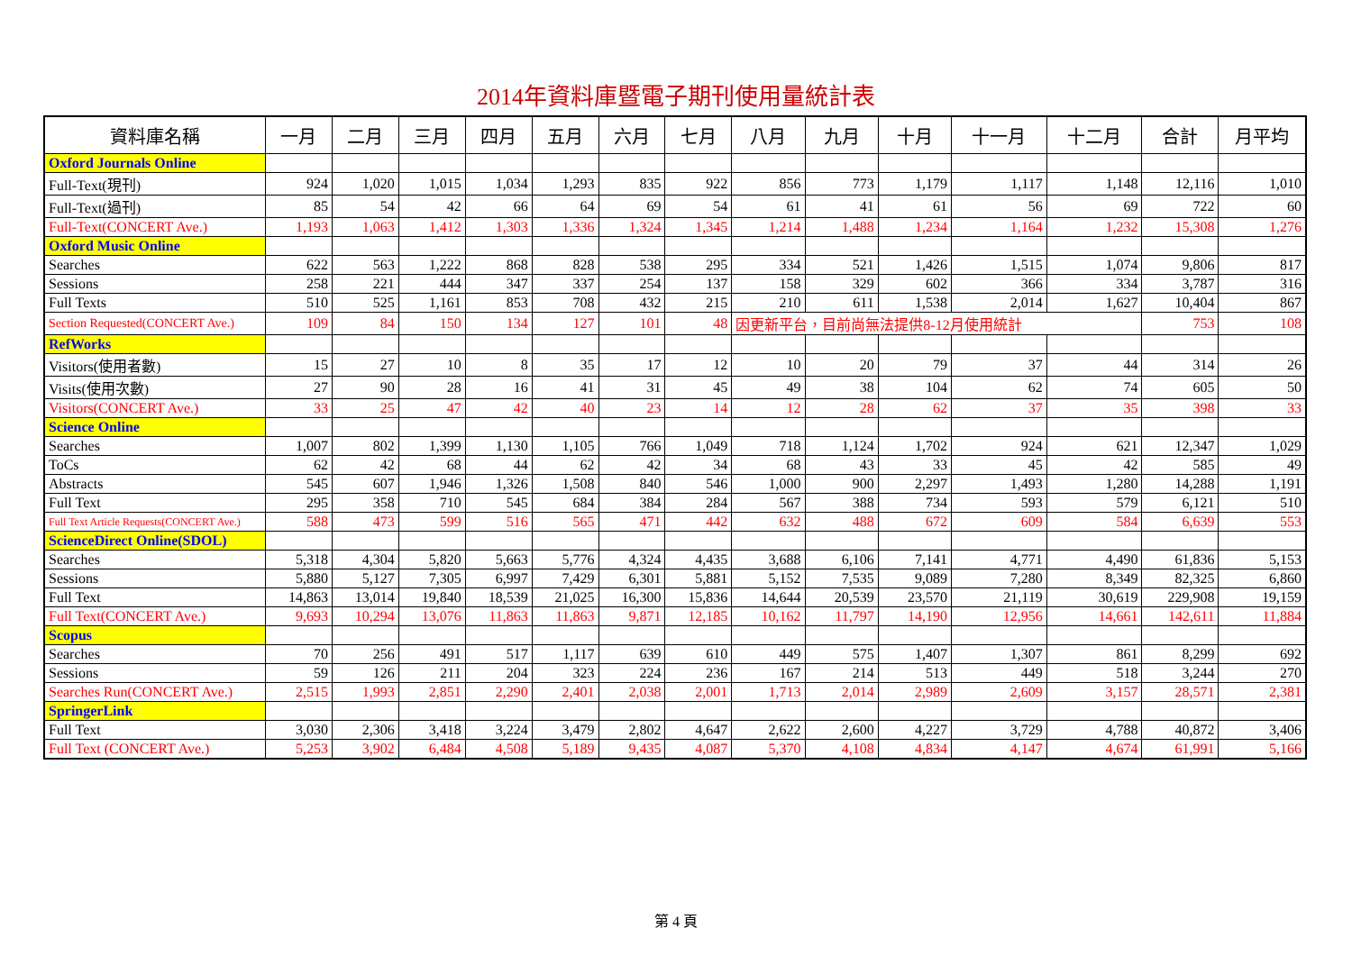2014年資料庫暨電子期刊使用量統計表
| 資料庫名稱 | 一月 | 二月 | 三月 | 四月 | 五月 | 六月 | 七月 | 八月 | 九月 | 十月 | 十一月 | 十二月 | 合計 | 月平均 |
| --- | --- | --- | --- | --- | --- | --- | --- | --- | --- | --- | --- | --- | --- | --- |
| Oxford Journals Online | | | | | | | | | | | | | | |
| Full-Text(現刊) | 924 | 1,020 | 1,015 | 1,034 | 1,293 | 835 | 922 | 856 | 773 | 1,179 | 1,117 | 1,148 | 12,116 | 1,010 |
| Full-Text(過刊) | 85 | 54 | 42 | 66 | 64 | 69 | 54 | 61 | 41 | 61 | 56 | 69 | 722 | 60 |
| Full-Text(CONCERT Ave.) | 1,193 | 1,063 | 1,412 | 1,303 | 1,336 | 1,324 | 1,345 | 1,214 | 1,488 | 1,234 | 1,164 | 1,232 | 15,308 | 1,276 |
| Oxford Music Online | | | | | | | | | | | | | | |
| Searches | 622 | 563 | 1,222 | 868 | 828 | 538 | 295 | 334 | 521 | 1,426 | 1,515 | 1,074 | 9,806 | 817 |
| Sessions | 258 | 221 | 444 | 347 | 337 | 254 | 137 | 158 | 329 | 602 | 366 | 334 | 3,787 | 316 |
| Full Texts | 510 | 525 | 1,161 | 853 | 708 | 432 | 215 | 210 | 611 | 1,538 | 2,014 | 1,627 | 10,404 | 867 |
| Section Requested(CONCERT Ave.) | 109 | 84 | 150 | 134 | 127 | 101 | 48 | 因更新平台，目前尚無法提供8-12月使用統計 | | | | | 753 | 108 |
| RefWorks | | | | | | | | | | | | | | |
| Visitors(使用者數) | 15 | 27 | 10 | 8 | 35 | 17 | 12 | 10 | 20 | 79 | 37 | 44 | 314 | 26 |
| Visits(使用次數) | 27 | 90 | 28 | 16 | 41 | 31 | 45 | 49 | 38 | 104 | 62 | 74 | 605 | 50 |
| Visitors(CONCERT Ave.) | 33 | 25 | 47 | 42 | 40 | 23 | 14 | 12 | 28 | 62 | 37 | 35 | 398 | 33 |
| Science Online | | | | | | | | | | | | | | |
| Searches | 1,007 | 802 | 1,399 | 1,130 | 1,105 | 766 | 1,049 | 718 | 1,124 | 1,702 | 924 | 621 | 12,347 | 1,029 |
| ToCs | 62 | 42 | 68 | 44 | 62 | 42 | 34 | 68 | 43 | 33 | 45 | 42 | 585 | 49 |
| Abstracts | 545 | 607 | 1,946 | 1,326 | 1,508 | 840 | 546 | 1,000 | 900 | 2,297 | 1,493 | 1,280 | 14,288 | 1,191 |
| Full Text | 295 | 358 | 710 | 545 | 684 | 384 | 284 | 567 | 388 | 734 | 593 | 579 | 6,121 | 510 |
| Full Text Article Requests(CONCERT Ave.) | 588 | 473 | 599 | 516 | 565 | 471 | 442 | 632 | 488 | 672 | 609 | 584 | 6,639 | 553 |
| ScienceDirect Online(SDOL) | | | | | | | | | | | | | | |
| Searches | 5,318 | 4,304 | 5,820 | 5,663 | 5,776 | 4,324 | 4,435 | 3,688 | 6,106 | 7,141 | 4,771 | 4,490 | 61,836 | 5,153 |
| Sessions | 5,880 | 5,127 | 7,305 | 6,997 | 7,429 | 6,301 | 5,881 | 5,152 | 7,535 | 9,089 | 7,280 | 8,349 | 82,325 | 6,860 |
| Full Text | 14,863 | 13,014 | 19,840 | 18,539 | 21,025 | 16,300 | 15,836 | 14,644 | 20,539 | 23,570 | 21,119 | 30,619 | 229,908 | 19,159 |
| Full Text(CONCERT Ave.) | 9,693 | 10,294 | 13,076 | 11,863 | 11,863 | 9,871 | 12,185 | 10,162 | 11,797 | 14,190 | 12,956 | 14,661 | 142,611 | 11,884 |
| Scopus | | | | | | | | | | | | | | |
| Searches | 70 | 256 | 491 | 517 | 1,117 | 639 | 610 | 449 | 575 | 1,407 | 1,307 | 861 | 8,299 | 692 |
| Sessions | 59 | 126 | 211 | 204 | 323 | 224 | 236 | 167 | 214 | 513 | 449 | 518 | 3,244 | 270 |
| Searches Run(CONCERT Ave.) | 2,515 | 1,993 | 2,851 | 2,290 | 2,401 | 2,038 | 2,001 | 1,713 | 2,014 | 2,989 | 2,609 | 3,157 | 28,571 | 2,381 |
| SpringerLink | | | | | | | | | | | | | | |
| Full Text | 3,030 | 2,306 | 3,418 | 3,224 | 3,479 | 2,802 | 4,647 | 2,622 | 2,600 | 4,227 | 3,729 | 4,788 | 40,872 | 3,406 |
| Full Text (CONCERT Ave.) | 5,253 | 3,902 | 6,484 | 4,508 | 5,189 | 9,435 | 4,087 | 5,370 | 4,108 | 4,834 | 4,147 | 4,674 | 61,991 | 5,166 |
第 4 頁